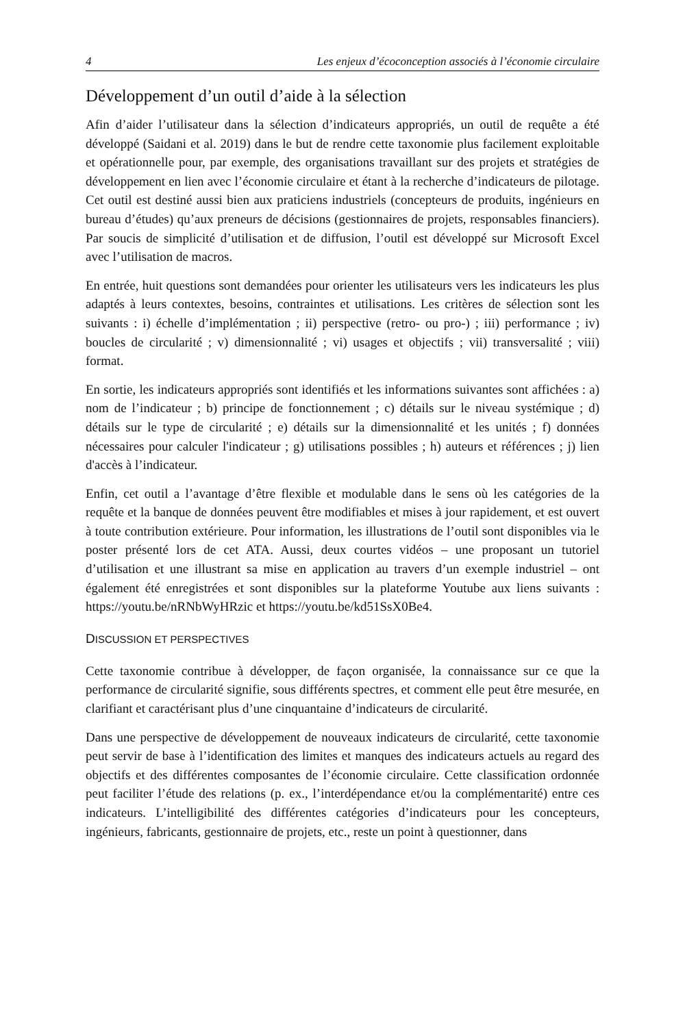4 Les enjeux d’écoconception associés à l’économie circulaire
Développement d’un outil d’aide à la sélection
Afin d’aider l’utilisateur dans la sélection d’indicateurs appropriés, un outil de requête a été développé (Saidani et al. 2019) dans le but de rendre cette taxonomie plus facilement exploitable et opérationnelle pour, par exemple, des organisations travaillant sur des projets et stratégies de développement en lien avec l’économie circulaire et étant à la recherche d’indicateurs de pilotage. Cet outil est destiné aussi bien aux praticiens industriels (concepteurs de produits, ingénieurs en bureau d’études) qu’aux preneurs de décisions (gestionnaires de projets, responsables financiers). Par soucis de simplicité d’utilisation et de diffusion, l’outil est développé sur Microsoft Excel avec l’utilisation de macros.
En entrée, huit questions sont demandées pour orienter les utilisateurs vers les indicateurs les plus adaptés à leurs contextes, besoins, contraintes et utilisations. Les critères de sélection sont les suivants : i) échelle d’implémentation ; ii) perspective (retro- ou pro-) ; iii) performance ; iv) boucles de circularité ; v) dimensionnalité ; vi) usages et objectifs ; vii) transversalité ; viii) format.
En sortie, les indicateurs appropriés sont identifiés et les informations suivantes sont affichées : a) nom de l’indicateur ; b) principe de fonctionnement ; c) détails sur le niveau systémique ; d) détails sur le type de circularité ; e) détails sur la dimensionnalité et les unités ; f) données nécessaires pour calculer l'indicateur ; g) utilisations possibles ; h) auteurs et références ; j) lien d'accès à l’indicateur.
Enfin, cet outil a l’avantage d’être flexible et modulable dans le sens où les catégories de la requête et la banque de données peuvent être modifiables et mises à jour rapidement, et est ouvert à toute contribution extérieure. Pour information, les illustrations de l’outil sont disponibles via le poster présenté lors de cet ATA. Aussi, deux courtes vidéos – une proposant un tutoriel d’utilisation et une illustrant sa mise en application au travers d’un exemple industriel – ont également été enregistrées et sont disponibles sur la plateforme Youtube aux liens suivants : https://youtu.be/nRNbWyHRzic et https://youtu.be/kd51SsX0Be4.
DISCUSSION ET PERSPECTIVES
Cette taxonomie contribue à développer, de façon organisée, la connaissance sur ce que la performance de circularité signifie, sous différents spectres, et comment elle peut être mesurée, en clarifiant et caractérisant plus d’une cinquantaine d’indicateurs de circularité.
Dans une perspective de développement de nouveaux indicateurs de circularité, cette taxonomie peut servir de base à l’identification des limites et manques des indicateurs actuels au regard des objectifs et des différentes composantes de l’économie circulaire. Cette classification ordonnée peut faciliter l’étude des relations (p. ex., l’interdépendance et/ou la complémentarité) entre ces indicateurs. L’intelligibilité des différentes catégories d’indicateurs pour les concepteurs, ingénieurs, fabricants, gestionnaire de projets, etc., reste un point à questionner, dans